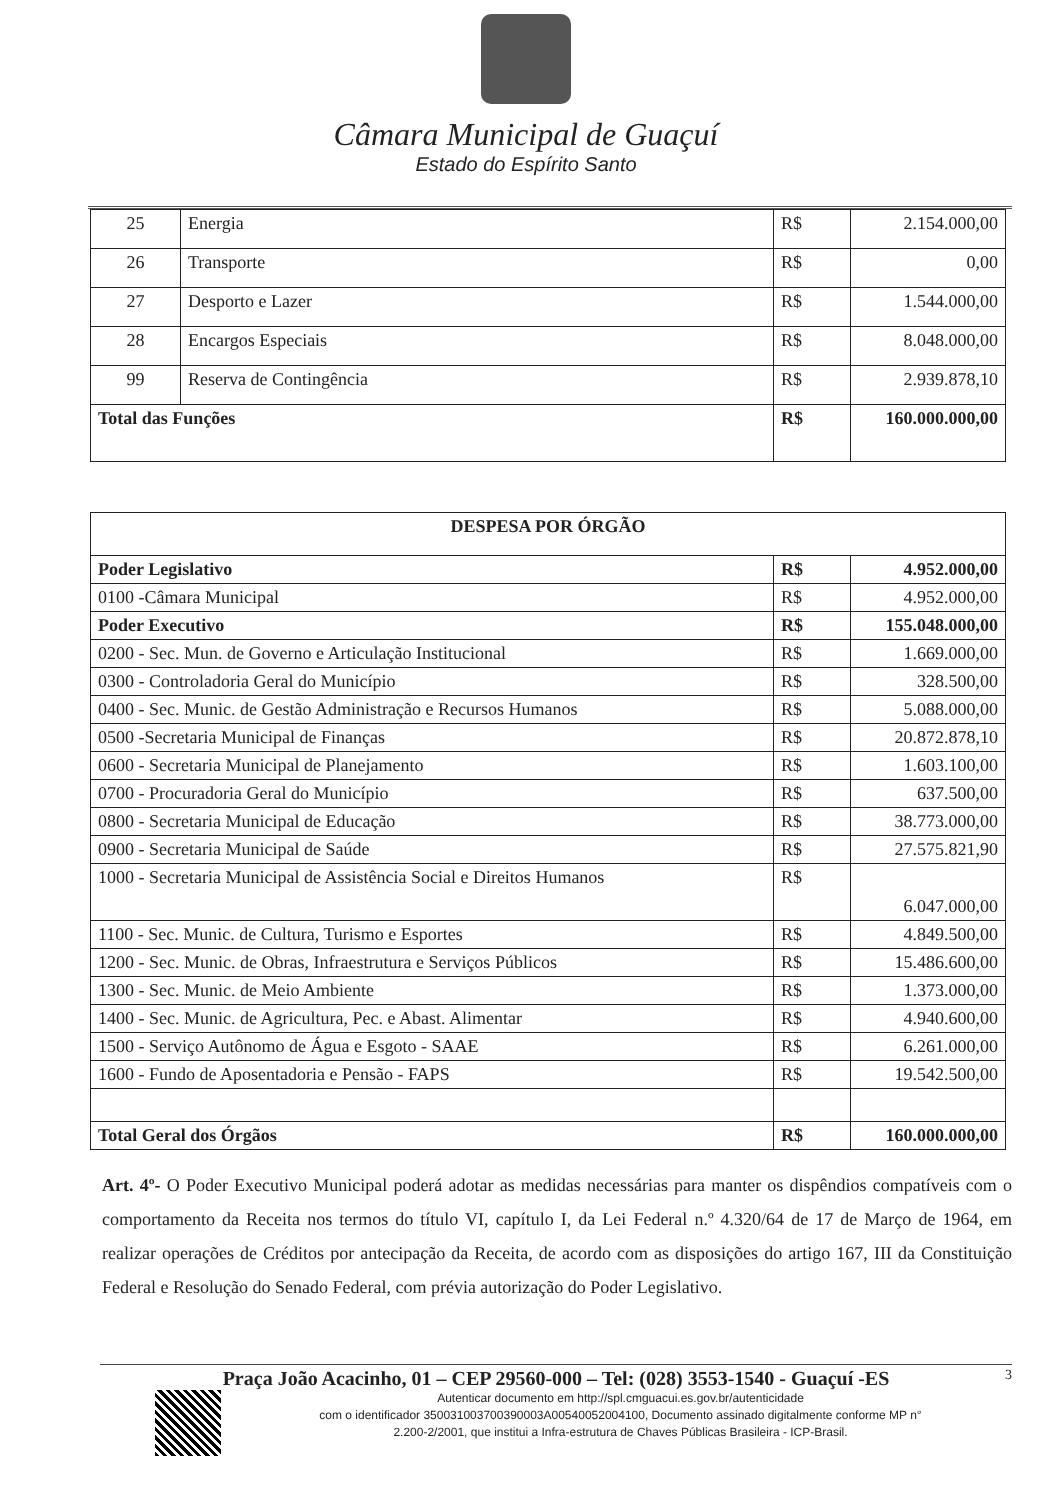Câmara Municipal de Guaçuí
Estado do Espírito Santo
| 25 | Energia | R$ | 2.154.000,00 |
| 26 | Transporte | R$ | 0,00 |
| 27 | Desporto e Lazer | R$ | 1.544.000,00 |
| 28 | Encargos Especiais | R$ | 8.048.000,00 |
| 99 | Reserva de Contingência | R$ | 2.939.878,10 |
| Total das Funções | | R$ | 160.000.000,00 |
| DESPESA POR ÓRGÃO | | |
| Poder Legislativo | R$ | 4.952.000,00 |
| 0100 -Câmara Municipal | R$ | 4.952.000,00 |
| Poder Executivo | R$ | 155.048.000,00 |
| 0200 - Sec. Mun. de Governo e Articulação Institucional | R$ | 1.669.000,00 |
| 0300 - Controladoria Geral do Município | R$ | 328.500,00 |
| 0400 - Sec. Munic. de Gestão Administração e Recursos Humanos | R$ | 5.088.000,00 |
| 0500 -Secretaria Municipal de Finanças | R$ | 20.872.878,10 |
| 0600 - Secretaria Municipal de Planejamento | R$ | 1.603.100,00 |
| 0700 - Procuradoria Geral do Município | R$ | 637.500,00 |
| 0800 - Secretaria Municipal de Educação | R$ | 38.773.000,00 |
| 0900 - Secretaria Municipal de Saúde | R$ | 27.575.821,90 |
| 1000 - Secretaria Municipal de Assistência Social e Direitos Humanos | R$ | 6.047.000,00 |
| 1100 - Sec. Munic. de Cultura, Turismo e Esportes | R$ | 4.849.500,00 |
| 1200 - Sec. Munic. de Obras, Infraestrutura e Serviços Públicos | R$ | 15.486.600,00 |
| 1300 - Sec. Munic. de Meio Ambiente | R$ | 1.373.000,00 |
| 1400 - Sec. Munic. de Agricultura, Pec. e Abast. Alimentar | R$ | 4.940.600,00 |
| 1500 - Serviço Autônomo de Água e Esgoto - SAAE | R$ | 6.261.000,00 |
| 1600 - Fundo de Aposentadoria e Pensão - FAPS | R$ | 19.542.500,00 |
| Total Geral dos Órgãos | R$ | 160.000.000,00 |
Art. 4º- O Poder Executivo Municipal poderá adotar as medidas necessárias para manter os dispêndios compatíveis com o comportamento da Receita nos termos do título VI, capítulo I, da Lei Federal n.º 4.320/64 de 17 de Março de 1964, em realizar operações de Créditos por antecipação da Receita, de acordo com as disposições do artigo 167, III da Constituição Federal e Resolução do Senado Federal, com prévia autorização do Poder Legislativo.
3
Praça João Acacinho, 01 – CEP 29560-000 – Tel: (028) 3553-1540 - Guaçuí -ES
Autenticar documento em http://spl.cmguacui.es.gov.br/autenticidade
com o identificador 350031003700390003A00540052004100, Documento assinado digitalmente conforme MP n°
2.200-2/2001, que institui a Infra-estrutura de Chaves Públicas Brasileira - ICP-Brasil.